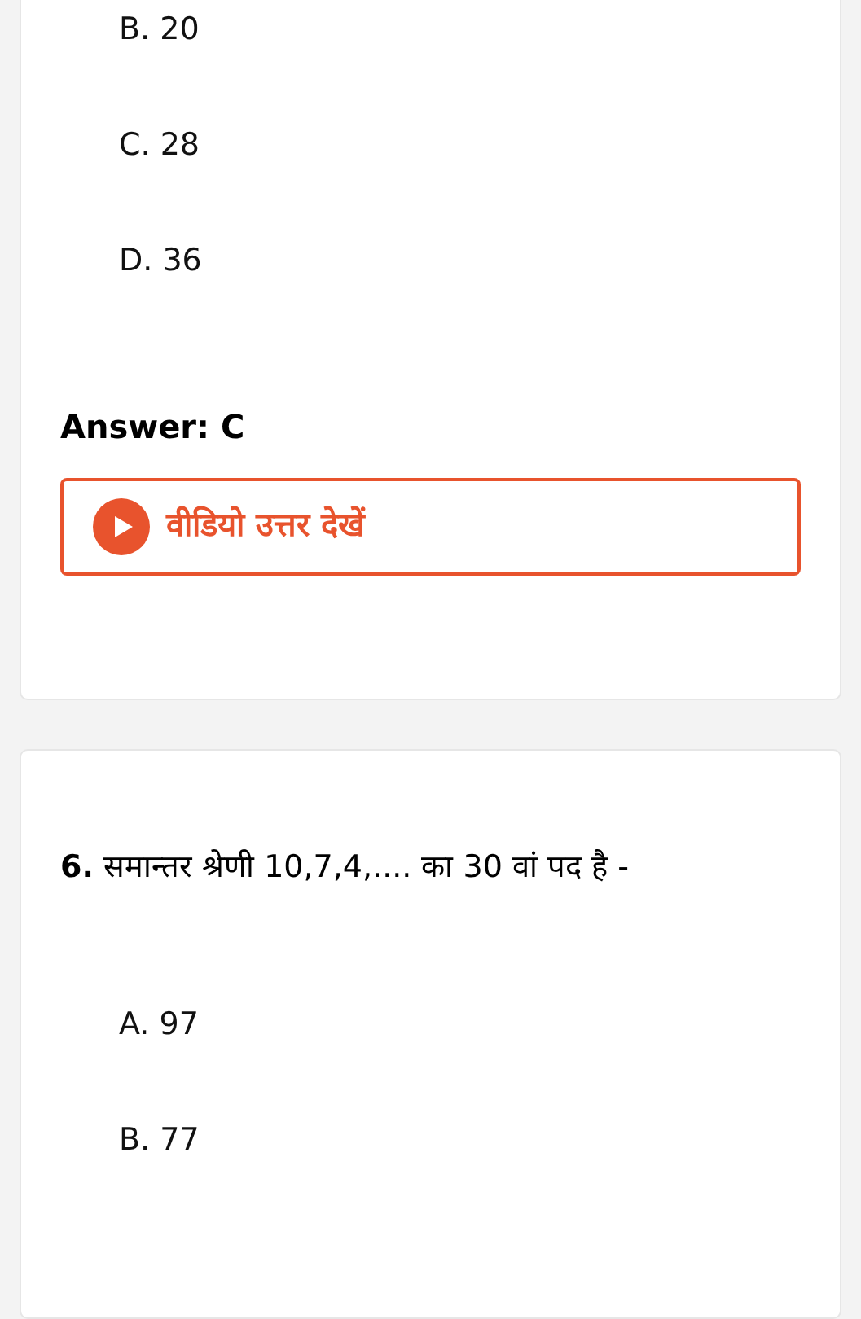B. 20
C. 28
D. 36
Answer: C
वीडियो उत्तर देखें
6. समान्तर श्रेणी 10,7,4,.... का 30 वां पद है -
A. 97
B. 77